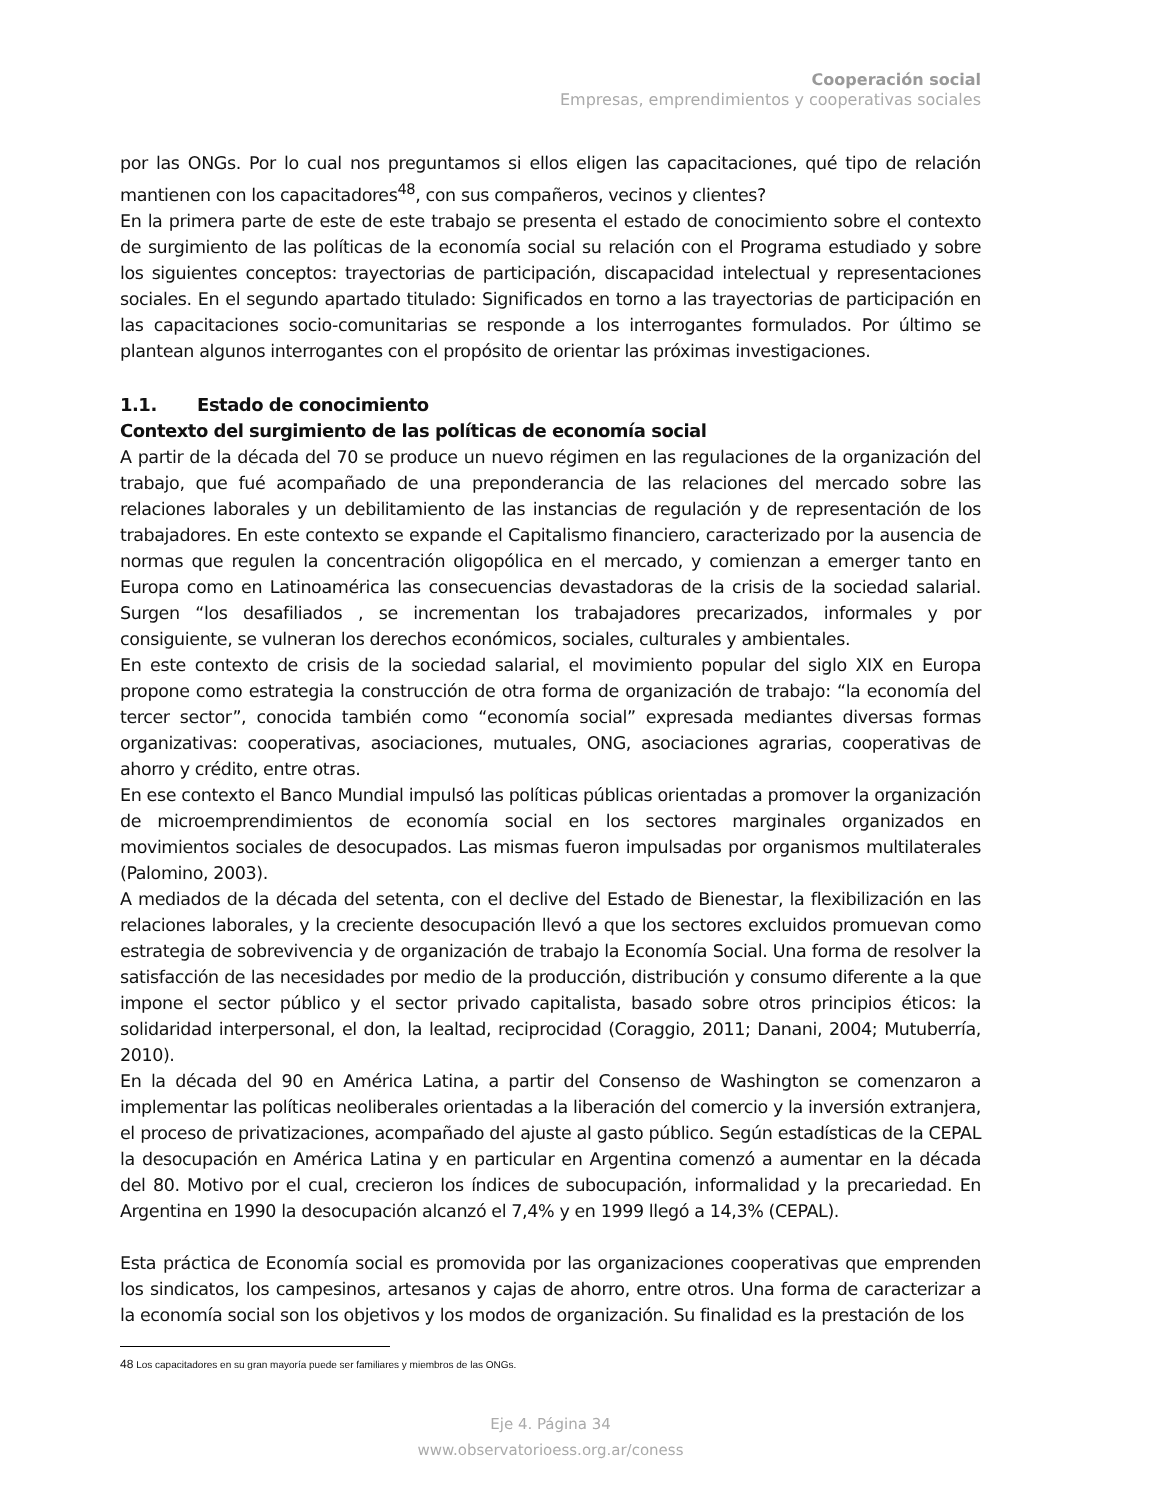Cooperación social
Empresas, emprendimientos y cooperativas sociales
por las ONGs. Por lo cual nos preguntamos si ellos eligen las capacitaciones, qué tipo de relación mantienen con los capacitadores<sup>48</sup>, con sus compañeros, vecinos y clientes?
En la primera parte de este de este trabajo se presenta el estado de conocimiento sobre el contexto de surgimiento de las políticas de la economía social su relación con el Programa estudiado y sobre los siguientes conceptos: trayectorias de participación, discapacidad intelectual y representaciones sociales. En el segundo apartado titulado: Significados en torno a las trayectorias de participación en las capacitaciones socio-comunitarias se responde a los interrogantes formulados. Por último se plantean algunos interrogantes con el propósito de orientar las próximas investigaciones.
1.1. Estado de conocimiento
Contexto del surgimiento de las políticas de economía social
A partir de la década del 70 se produce un nuevo régimen en las regulaciones de la organización del trabajo, que fué acompañado de una preponderancia de las relaciones del mercado sobre las relaciones laborales y un debilitamiento de las instancias de regulación y de representación de los trabajadores. En este contexto se expande el Capitalismo financiero, caracterizado por la ausencia de normas que regulen la concentración oligopólica en el mercado, y comienzan a emerger tanto en Europa como en Latinoamérica las consecuencias devastadoras de la crisis de la sociedad salarial. Surgen “los desafiliados , se incrementan los trabajadores precarizados, informales y por consiguiente, se vulneran los derechos económicos, sociales, culturales y ambientales.
En este contexto de crisis de la sociedad salarial, el movimiento popular del siglo XIX en Europa propone como estrategia la construcción de otra forma de organización de trabajo: “la economía del tercer sector”, conocida también como “economía social” expresada mediantes diversas formas organizativas: cooperativas, asociaciones, mutuales, ONG, asociaciones agrarias, cooperativas de ahorro y crédito, entre otras.
En ese contexto el Banco Mundial impulsó las políticas públicas orientadas a promover la organización de microemprendimientos de economía social en los sectores marginales organizados en movimientos sociales de desocupados. Las mismas fueron impulsadas por organismos multilaterales (Palomino, 2003).
A mediados de la década del setenta, con el declive del Estado de Bienestar, la flexibilización en las relaciones laborales, y la creciente desocupación llevó a que los sectores excluidos promuevan como estrategia de sobrevivencia y de organización de trabajo la Economía Social. Una forma de resolver la satisfacción de las necesidades por medio de la producción, distribución y consumo diferente a la que impone el sector público y el sector privado capitalista, basado sobre otros principios éticos: la solidaridad interpersonal, el don, la lealtad, reciprocidad (Coraggio, 2011; Danani, 2004; Mutuberría, 2010).
En la década del 90 en América Latina, a partir del Consenso de Washington se comenzaron a implementar las políticas neoliberales orientadas a la liberación del comercio y la inversión extranjera, el proceso de privatizaciones, acompañado del ajuste al gasto público. Según estadísticas de la CEPAL la desocupación en América Latina y en particular en Argentina comenzó a aumentar en la década del 80. Motivo por el cual, crecieron los índices de subocupación, informalidad y la precariedad. En Argentina en 1990 la desocupación alcanzó el 7,4% y en 1999 llegó a 14,3% (CEPAL).
Esta práctica de Economía social es promovida por las organizaciones cooperativas que emprenden los sindicatos, los campesinos, artesanos y cajas de ahorro, entre otros. Una forma de caracterizar a la economía social son los objetivos y los modos de organización. Su finalidad es la prestación de los
48 Los capacitadores en su gran mayoría puede ser familiares y miembros de las ONGs.
Eje 4. Página 34
www.observatorioess.org.ar/coness